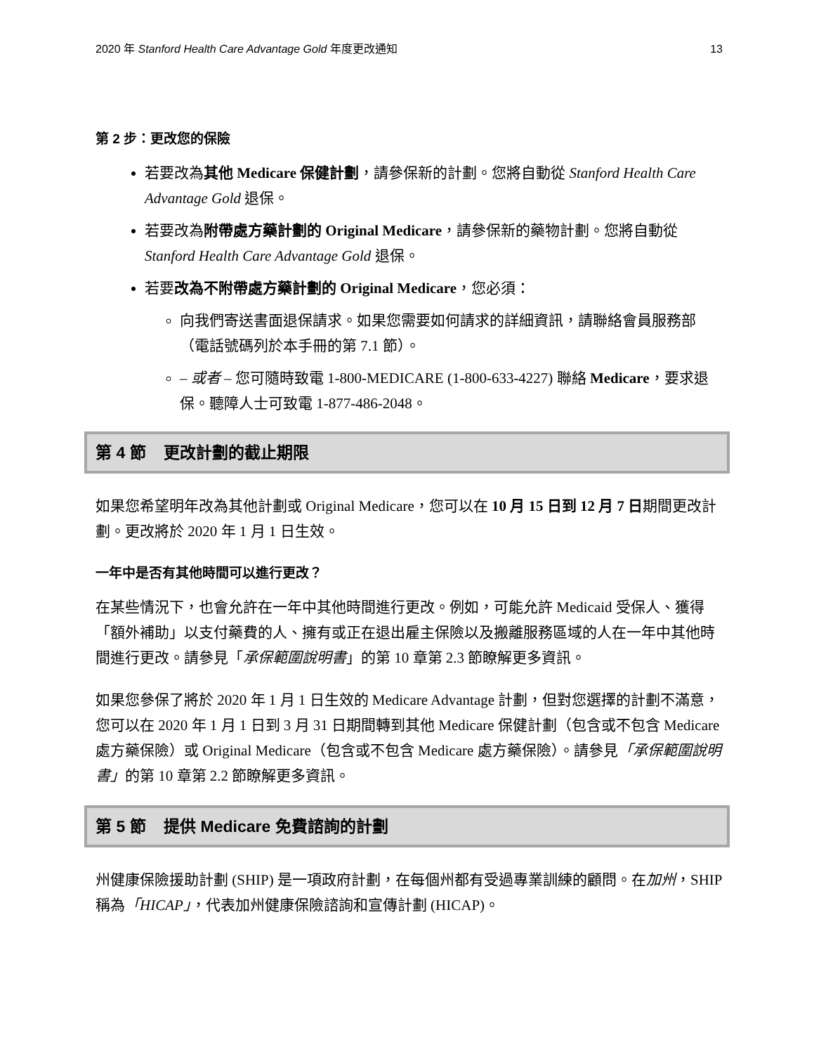2020 年 Stanford Health Care Advantage Gold 年度更改通知 13
第 2 步：更改您的保險
若要改為其他 Medicare 保健計劃，請參保新的計劃。您將自動從 Stanford Health Care Advantage Gold 退保。
若要改為附帶處方藥計劃的 Original Medicare，請參保新的藥物計劃。您將自動從 Stanford Health Care Advantage Gold 退保。
若要改為不附帶處方藥計劃的 Original Medicare，您必須：
向我們寄送書面退保請求。如果您需要如何請求的詳細資訊，請聯絡會員服務部（電話號碼列於本手冊的第 7.1 節）。
– 或者 – 您可隨時致電 1-800-MEDICARE (1-800-633-4227) 聯絡 Medicare，要求退保。聽障人士可致電 1-877-486-2048。
第 4 節 更改計劃的截止期限
如果您希望明年改為其他計劃或 Original Medicare，您可以在 10 月 15 日到 12 月 7 日期間更改計劃。更改將於 2020 年 1 月 1 日生效。
一年中是否有其他時間可以進行更改？
在某些情況下，也會允許在一年中其他時間進行更改。例如，可能允許 Medicaid 受保人、獲得「額外補助」以支付藥費的人、擁有或正在退出雇主保險以及搬離服務區域的人在一年中其他時間進行更改。請參見「承保範圍說明書」的第 10 章第 2.3 節瞭解更多資訊。
如果您參保了將於 2020 年 1 月 1 日生效的 Medicare Advantage 計劃，但對您選擇的計劃不滿意，您可以在 2020 年 1 月 1 日到 3 月 31 日期間轉到其他 Medicare 保健計劃（包含或不包含 Medicare 處方藥保險）或 Original Medicare（包含或不包含 Medicare 處方藥保險）。請參見「承保範圍說明書」的第 10 章第 2.2 節瞭解更多資訊。
第 5 節 提供 Medicare 免費諮詢的計劃
州健康保險援助計劃 (SHIP) 是一項政府計劃，在每個州都有受過專業訓練的顧問。在加州，SHIP 稱為「HICAP」，代表加州健康保險諮詢和宣傳計劃 (HICAP)。